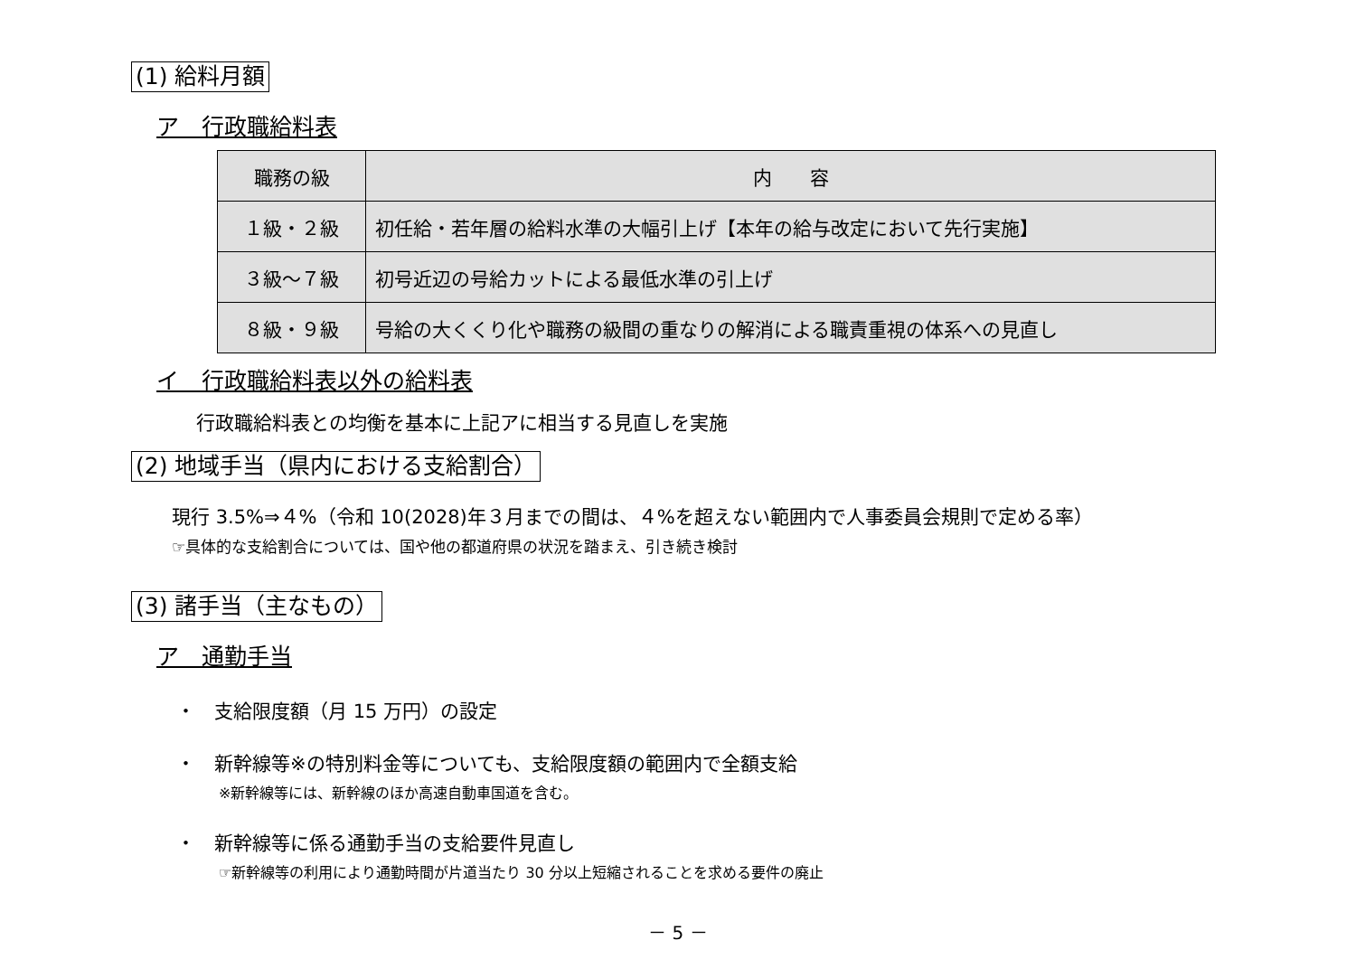(1) 給料月額
ア　行政職給料表
| 職務の級 | 内 容 |
| --- | --- |
| １級・２級 | 初任給・若年層の給料水準の大幅引上げ【本年の給与改定において先行実施】 |
| ３級～７級 | 初号近辺の号給カットによる最低水準の引上げ |
| ８級・９級 | 号給の大くくり化や職務の級間の重なりの解消による職責重視の体系への見直し |
イ　行政職給料表以外の給料表
行政職給料表との均衡を基本に上記アに相当する見直しを実施
(2) 地域手当（県内における支給割合）
現行 3.5%⇒４%（令和 10(2028)年３月までの間は、４%を超えない範囲内で人事委員会規則で定める率）
☞具体的な支給割合については、国や他の都道府県の状況を踏まえ、引き続き検討
(3) 諸手当（主なもの）
ア　通勤手当
・　支給限度額（月 15 万円）の設定
・　新幹線等※の特別料金等についても、支給限度額の範囲内で全額支給
※新幹線等には、新幹線のほか高速自動車国道を含む。
・　新幹線等に係る通勤手当の支給要件見直し
☞新幹線等の利用により通勤時間が片道当たり 30 分以上短縮されることを求める要件の廃止
－ 5 －